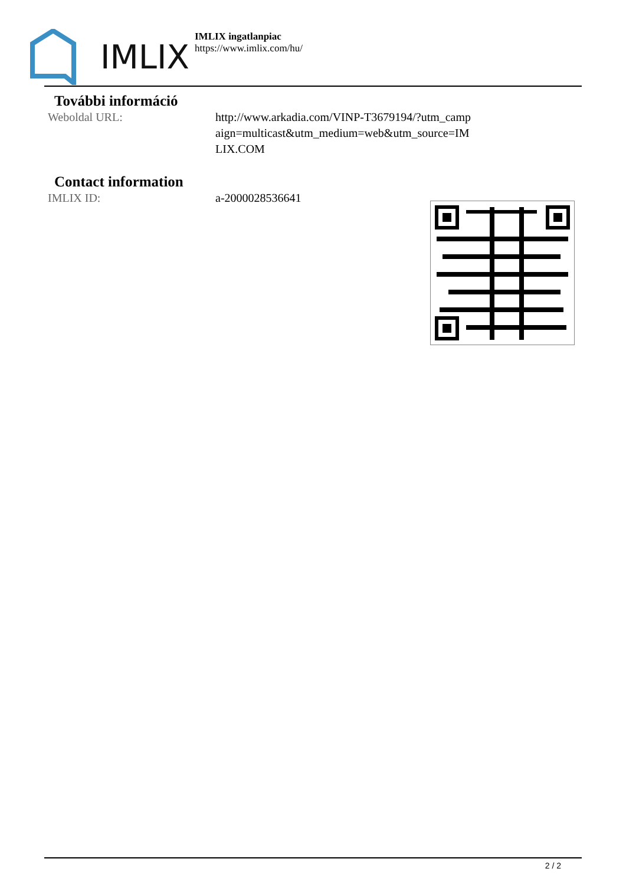IMLIX
IMLIX ingatlanpiac
https://www.imlix.com/hu/
További információ
Weboldal URL: http://www.arkadia.com/VINP-T3679194/?utm_campaign=multicast&utm_medium=web&utm_source=IMLIX.COM
Contact information
IMLIX ID: a-2000028536641
2 / 2